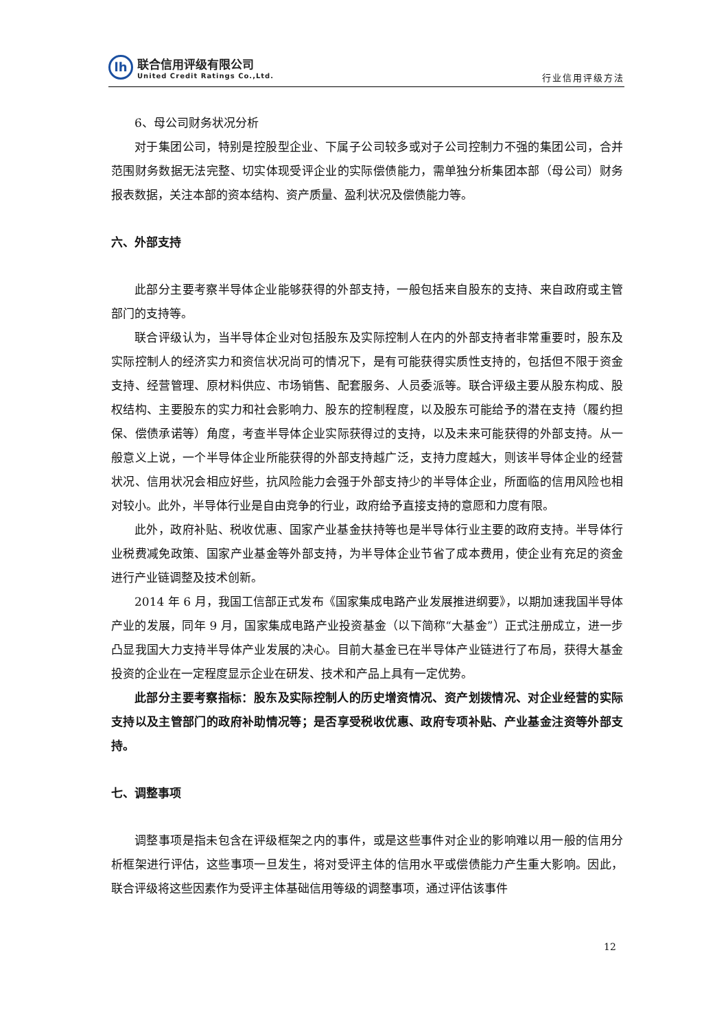lh
联合信用评级有限公司
United Credit Ratings Co.,Ltd.
行业信用评级方法
6、母公司财务状况分析
对于集团公司，特别是控股型企业、下属子公司较多或对子公司控制力不强的集团公司，合并范围财务数据无法完整、切实体现受评企业的实际偿债能力，需单独分析集团本部（母公司）财务报表数据，关注本部的资本结构、资产质量、盈利状况及偿债能力等。
六、外部支持
此部分主要考察半导体企业能够获得的外部支持，一般包括来自股东的支持、来自政府或主管部门的支持等。
联合评级认为，当半导体企业对包括股东及实际控制人在内的外部支持者非常重要时，股东及实际控制人的经济实力和资信状况尚可的情况下，是有可能获得实质性支持的，包括但不限于资金支持、经营管理、原材料供应、市场销售、配套服务、人员委派等。联合评级主要从股东构成、股权结构、主要股东的实力和社会影响力、股东的控制程度，以及股东可能给予的潜在支持（履约担保、偿债承诺等）角度，考查半导体企业实际获得过的支持，以及未来可能获得的外部支持。从一般意义上说，一个半导体企业所能获得的外部支持越广泛，支持力度越大，则该半导体企业的经营状况、信用状况会相应好些，抗风险能力会强于外部支持少的半导体企业，所面临的信用风险也相对较小。此外，半导体行业是自由竞争的行业，政府给予直接支持的意愿和力度有限。
此外，政府补贴、税收优惠、国家产业基金扶持等也是半导体行业主要的政府支持。半导体行业税费减免政策、国家产业基金等外部支持，为半导体企业节省了成本费用，使企业有充足的资金进行产业链调整及技术创新。
2014 年 6 月，我国工信部正式发布《国家集成电路产业发展推进纲要》，以期加速我国半导体产业的发展，同年 9 月，国家集成电路产业投资基金（以下简称“大基金”）正式注册成立，进一步凸显我国大力支持半导体产业发展的决心。目前大基金已在半导体产业链进行了布局，获得大基金投资的企业在一定程度显示企业在研发、技术和产品上具有一定优势。
此部分主要考察指标：股东及实际控制人的历史增资情况、资产划拨情况、对企业经营的实际支持以及主管部门的政府补助情况等；是否享受税收优惠、政府专项补贴、产业基金注资等外部支持。
七、调整事项
调整事项是指未包含在评级框架之内的事件，或是这些事件对企业的影响难以用一般的信用分析框架进行评估，这些事项一旦发生，将对受评主体的信用水平或偿债能力产生重大影响。因此，联合评级将这些因素作为受评主体基础信用等级的调整事项，通过评估该事件
12